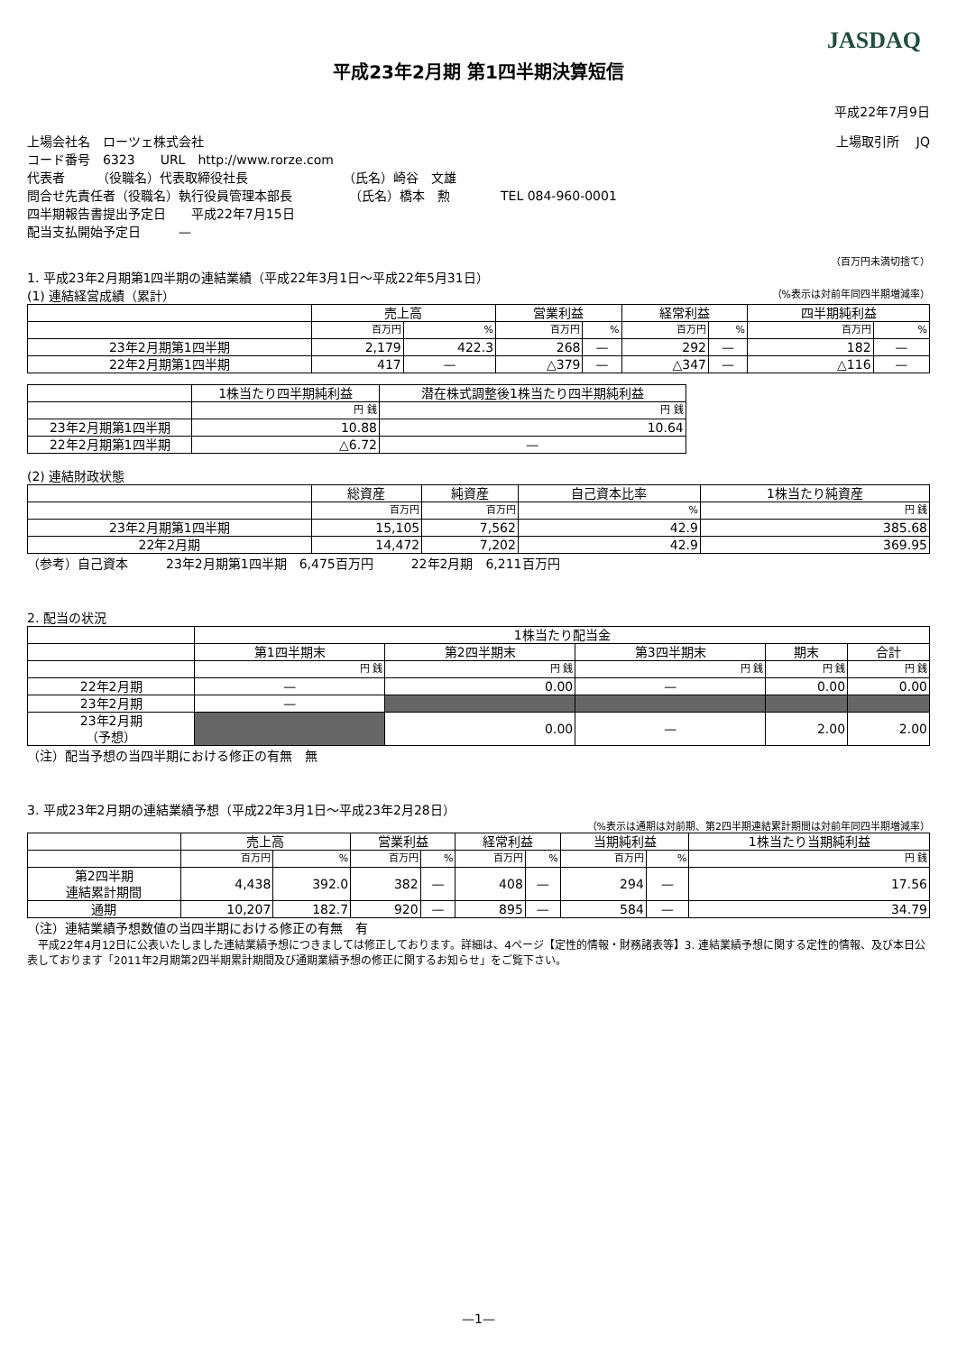JASDAQ
平成23年2月期 第1四半期決算短信
平成22年7月9日
上場会社名　ローツェ株式会社 上場取引所　 JQ
コード番号　6323　　URL　http://www.rorze.com
代表者　　　（役職名）代表取締役社長　　　　　　　　（氏名）崎谷　文雄
問合せ先責任者（役職名）執行役員管理本部長　　　　　（氏名）橋本　勲　　　　TEL 084-960-0001
四半期報告書提出予定日　　平成22年7月15日
配当支払開始予定日　　　—
（百万円未満切捨て）
1. 平成23年2月期第1四半期の連結業績（平成22年3月1日～平成22年5月31日）
(1) 連結経営成績（累計） （%表示は対前年同四半期増減率）
| | 売上高 | | 営業利益 | | 経常利益 | | 四半期純利益 | |
| --- | --- | --- | --- | --- | --- | --- | --- | --- |
| | 百万円 | % | 百万円 | % | 百万円 | % | 百万円 | % |
| 23年2月期第1四半期 | 2,179 | 422.3 | 268 | — | 292 | — | 182 | — |
| 22年2月期第1四半期 | 417 | — | △379 | — | △347 | — | △116 | — |
| | 1株当たり四半期純利益 | 潜在株式調整後1株当たり四半期純利益 |
| --- | --- | --- |
| | 円 銭 | 円 銭 |
| 23年2月期第1四半期 | 10.88 | 10.64 |
| 22年2月期第1四半期 | △6.72 | — |
(2) 連結財政状態
| | 総資産 | 純資産 | 自己資本比率 | 1株当たり純資産 |
| --- | --- | --- | --- | --- |
| | 百万円 | 百万円 | % | 円 銭 |
| 23年2月期第1四半期 | 15,105 | 7,562 | 42.9 | 385.68 |
| 22年2月期 | 14,472 | 7,202 | 42.9 | 369.95 |
（参考）自己資本　　　23年2月期第1四半期　6,475百万円　　　22年2月期　6,211百万円
2. 配当の状況
| | 1株当たり配当金 | | | | |
| --- | --- | --- | --- | --- | --- |
| | 第1四半期末 | 第2四半期末 | 第3四半期末 | 期末 | 合計 |
| | 円 銭 | 円 銭 | 円 銭 | 円 銭 | 円 銭 |
| 22年2月期 | — | 0.00 | — | 0.00 | 0.00 |
| 23年2月期 | — | | | | |
| 23年2月期 （予想） | | 0.00 | — | 2.00 | 2.00 |
（注）配当予想の当四半期における修正の有無　無
3. 平成23年2月期の連結業績予想（平成22年3月1日～平成23年2月28日）
（%表示は通期は対前期、第2四半期連結累計期間は対前年同四半期増減率）
| | 売上高 | | 営業利益 | | 経常利益 | | 当期純利益 | | 1株当たり当期純利益 |
| --- | --- | --- | --- | --- | --- | --- | --- | --- | --- |
| | 百万円 | % | 百万円 | % | 百万円 | % | 百万円 | % | 円 銭 |
| 第2四半期 連結累計期間 | 4,438 | 392.0 | 382 | — | 408 | — | 294 | — | 17.56 |
| 通期 | 10,207 | 182.7 | 920 | — | 895 | — | 584 | — | 34.79 |
（注）連結業績予想数値の当四半期における修正の有無　有
　平成22年4月12日に公表いたしました連結業績予想につきましては修正しております。詳細は、4ページ【定性的情報・財務諸表等】3. 連結業績予想に関する定性的情報、及び本日公表しております「2011年2月期第2四半期累計期間及び通期業績予想の修正に関するお知らせ」をご覧下さい。
—1—